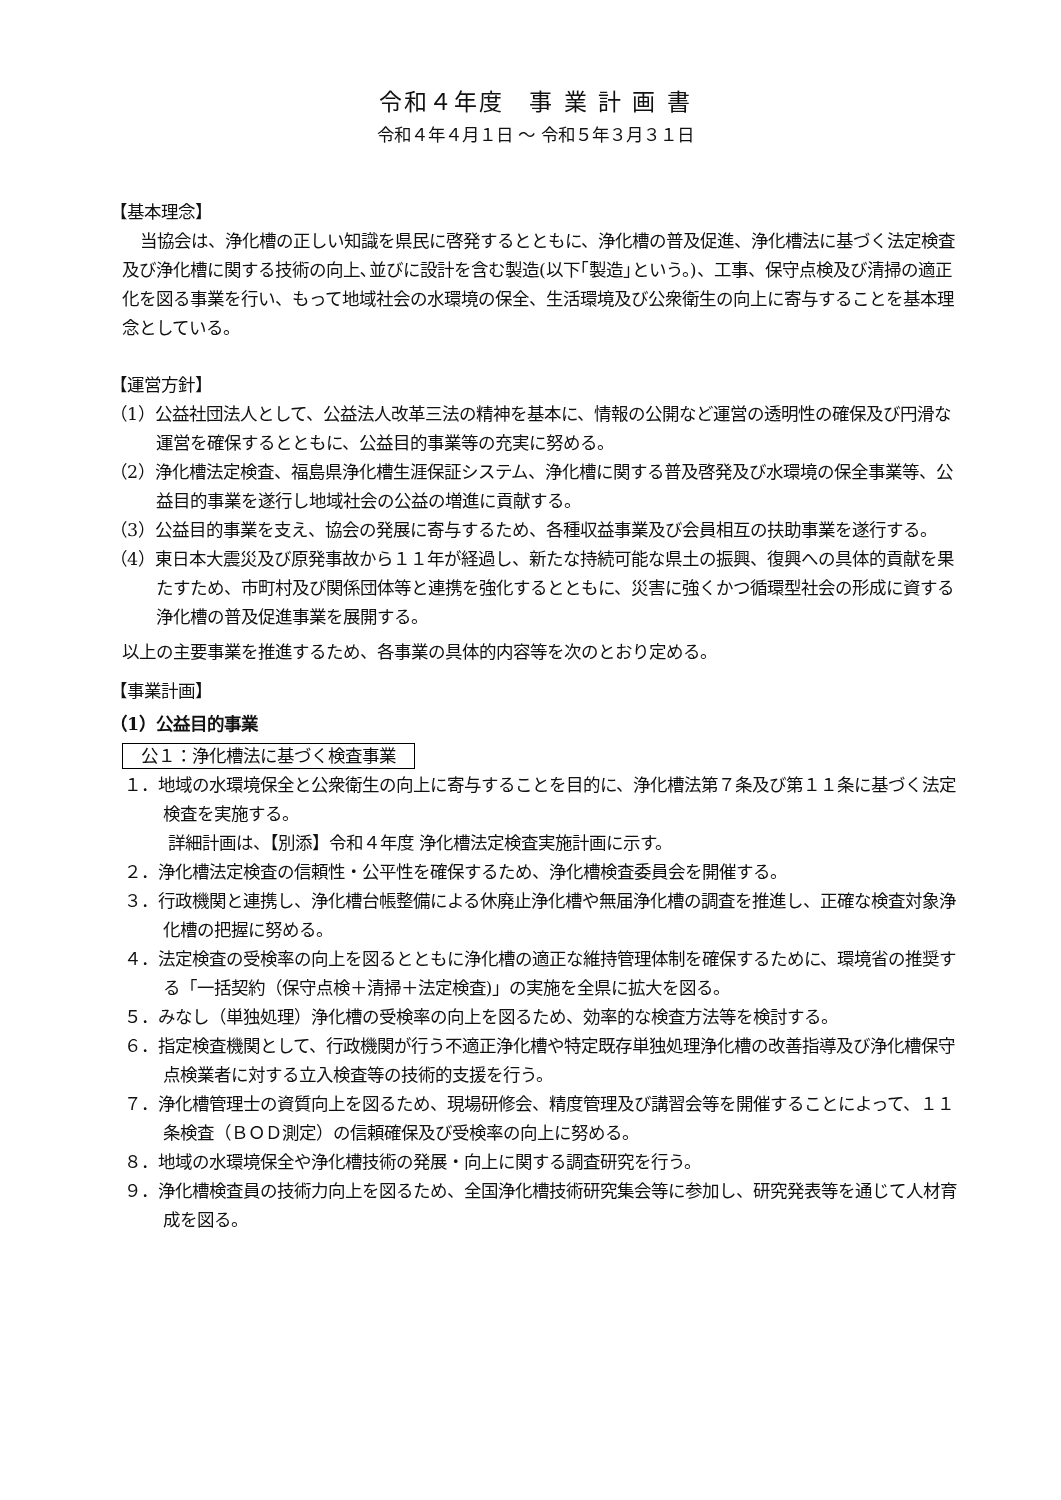令和４年度　事 業 計 画 書
令和４年４月１日 ～ 令和５年３月３１日
【基本理念】
当協会は、浄化槽の正しい知識を県民に啓発するとともに、浄化槽の普及促進、浄化槽法に基づく法定検査及び浄化槽に関する技術の向上､並びに設計を含む製造(以下｢製造｣という。)、工事、保守点検及び清掃の適正化を図る事業を行い、もって地域社会の水環境の保全、生活環境及び公衆衛生の向上に寄与することを基本理念としている。
【運営方針】
（1）公益社団法人として、公益法人改革三法の精神を基本に、情報の公開など運営の透明性の確保及び円滑な運営を確保するとともに、公益目的事業等の充実に努める。
（2）浄化槽法定検査、福島県浄化槽生涯保証システム、浄化槽に関する普及啓発及び水環境の保全事業等、公益目的事業を遂行し地域社会の公益の増進に貢献する。
（3）公益目的事業を支え、協会の発展に寄与するため、各種収益事業及び会員相互の扶助事業を遂行する。
（4）東日本大震災及び原発事故から１１年が経過し、新たな持続可能な県土の振興、復興への具体的貢献を果たすため、市町村及び関係団体等と連携を強化するとともに、災害に強くかつ循環型社会の形成に資する浄化槽の普及促進事業を展開する。
以上の主要事業を推進するため、各事業の具体的内容等を次のとおり定める。
【事業計画】
（1）公益目的事業
公１：浄化槽法に基づく検査事業
１．地域の水環境保全と公衆衛生の向上に寄与することを目的に、浄化槽法第７条及び第１１条に基づく法定検査を実施する。
詳細計画は、【別添】令和４年度 浄化槽法定検査実施計画に示す。
２．浄化槽法定検査の信頼性・公平性を確保するため、浄化槽検査委員会を開催する。
３．行政機関と連携し、浄化槽台帳整備による休廃止浄化槽や無届浄化槽の調査を推進し、正確な検査対象浄化槽の把握に努める。
４．法定検査の受検率の向上を図るとともに浄化槽の適正な維持管理体制を確保するために、環境省の推奨する「一括契約（保守点検＋清掃＋法定検査)」の実施を全県に拡大を図る。
５．みなし（単独処理）浄化槽の受検率の向上を図るため、効率的な検査方法等を検討する。
６．指定検査機関として、行政機関が行う不適正浄化槽や特定既存単独処理浄化槽の改善指導及び浄化槽保守点検業者に対する立入検査等の技術的支援を行う。
７．浄化槽管理士の資質向上を図るため、現場研修会、精度管理及び講習会等を開催することによって、１１条検査（ＢＯＤ測定）の信頼確保及び受検率の向上に努める。
８．地域の水環境保全や浄化槽技術の発展・向上に関する調査研究を行う。
９．浄化槽検査員の技術力向上を図るため、全国浄化槽技術研究集会等に参加し、研究発表等を通じて人材育成を図る。